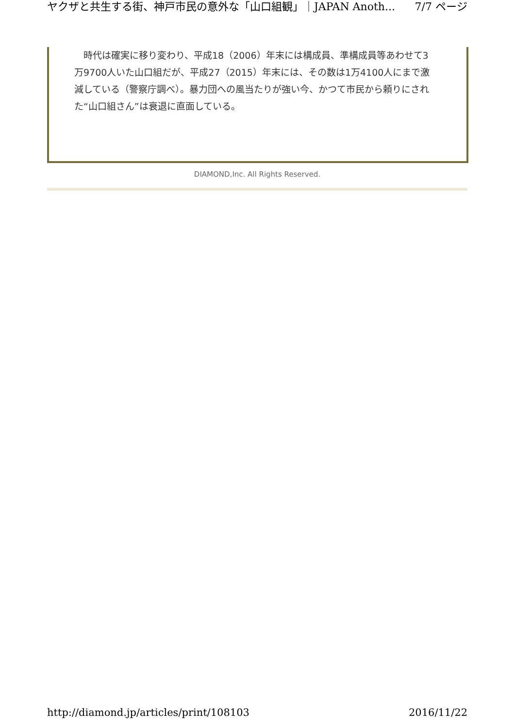ヤクザと共生する街、神戸市民の意外な「山口組観」｜JAPAN Anoth... 7/7 ページ
　時代は確実に移り変わり、平成18（2006）年末には構成員、準構成員等あわせて3万9700人いた山口組だが、平成27（2015）年末には、その数は1万4100人にまで激減している（警察庁調べ）。暴力団への風当たりが強い今、かつて市民から頼りにされた“山口組さん”は衰退に直面している。
DIAMOND,Inc. All Rights Reserved.
http://diamond.jp/articles/print/108103 2016/11/22